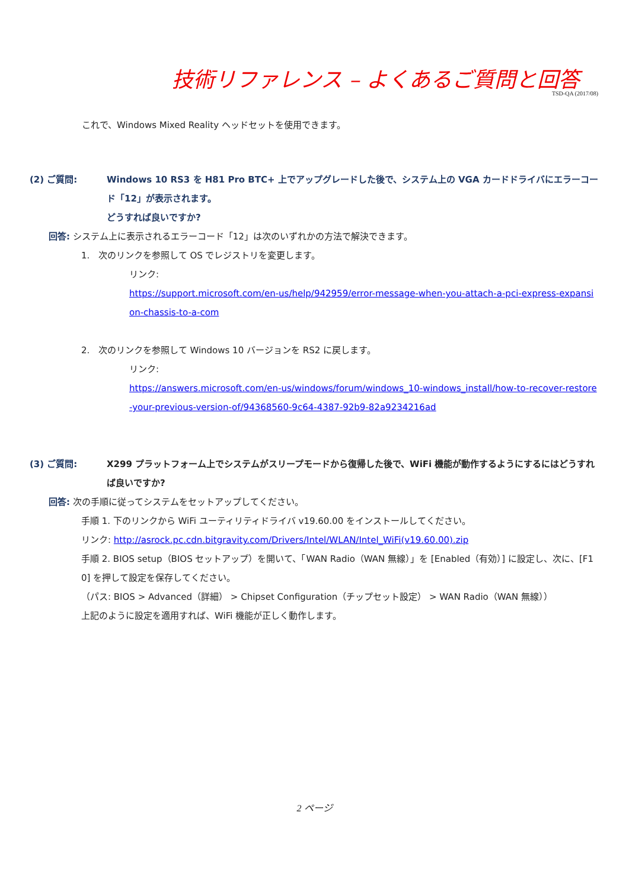技術リファレンス – よくあるご質問と回答
TSD-QA (2017/08)
これで、Windows Mixed Reality ヘッドセットを使用できます。
(2) ご質問: Windows 10 RS3 を H81 Pro BTC+ 上でアップグレードした後で、システム上の VGA カードドライバにエラーコード「12」が表示されます。
どうすれば良いですか?
回答: システム上に表示されるエラーコード「12」は次のいずれかの方法で解決できます。
1. 次のリンクを参照して OS でレジストリを変更します。
リンク:
https://support.microsoft.com/en-us/help/942959/error-message-when-you-attach-a-pci-express-expansion-chassis-to-a-com
2. 次のリンクを参照して Windows 10 バージョンを RS2 に戻します。
リンク:
https://answers.microsoft.com/en-us/windows/forum/windows_10-windows_install/how-to-recover-restore-your-previous-version-of/94368560-9c64-4387-92b9-82a9234216ad
(3) ご質問: X299 プラットフォーム上でシステムがスリープモードから復帰した後で、WiFi 機能が動作するようにするにはどうすれば良いですか?
回答: 次の手順に従ってシステムをセットアップしてください。
手順 1. 下のリンクから WiFi ユーティリティドライバ v19.60.00 をインストールしてください。
リンク: http://asrock.pc.cdn.bitgravity.com/Drivers/Intel/WLAN/Intel_WiFi(v19.60.00).zip
手順 2. BIOS setup（BIOS セットアップ）を開いて、「WAN Radio（WAN 無線）」を [Enabled（有効）] に設定し、次に、[F10] を押して設定を保存してください。
（パス: BIOS > Advanced（詳細） > Chipset Configuration（チップセット設定） > WAN Radio（WAN 無線））
上記のように設定を適用すれば、WiFi 機能が正しく動作します。
2 ページ